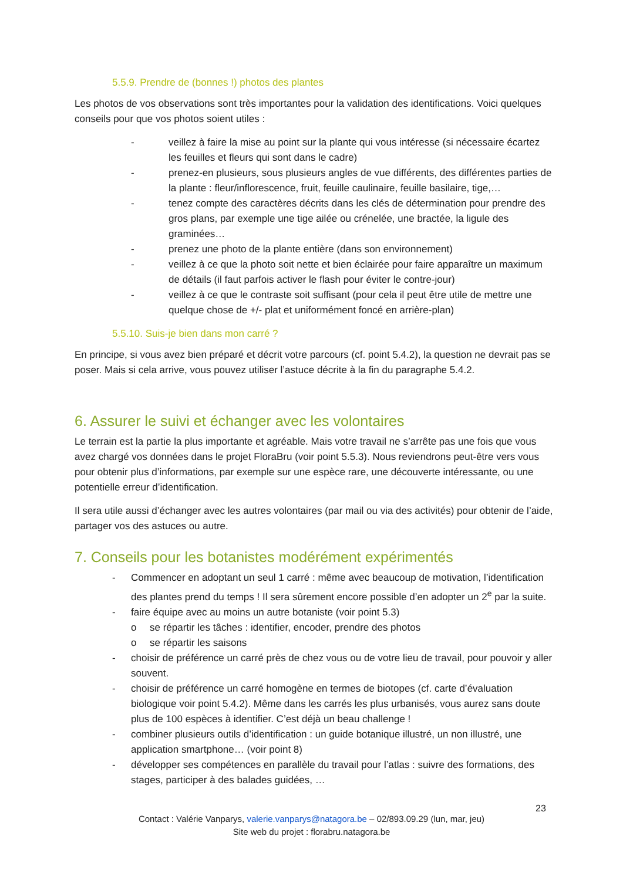5.5.9. Prendre de (bonnes !) photos des plantes
Les photos de vos observations sont très importantes pour la validation des identifications. Voici quelques conseils pour que vos photos soient utiles :
- veillez à faire la mise au point sur la plante qui vous intéresse (si nécessaire écartez les feuilles et fleurs qui sont dans le cadre)
- prenez-en plusieurs, sous plusieurs angles de vue différents, des différentes parties de la plante : fleur/inflorescence, fruit, feuille caulinaire, feuille basilaire, tige,…
- tenez compte des caractères décrits dans les clés de détermination pour prendre des gros plans, par exemple une tige ailée ou crénelée, une bractée, la ligule des graminées…
- prenez une photo de la plante entière (dans son environnement)
- veillez à ce que la photo soit nette et bien éclairée pour faire apparaître un maximum de détails (il faut parfois activer le flash pour éviter le contre-jour)
- veillez à ce que le contraste soit suffisant (pour cela il peut être utile de mettre une quelque chose de +/- plat et uniformément foncé en arrière-plan)
5.5.10. Suis-je bien dans mon carré ?
En principe, si vous avez bien préparé et décrit votre parcours (cf. point 5.4.2), la question ne devrait pas se poser. Mais si cela arrive, vous pouvez utiliser l’astuce décrite à la fin du paragraphe 5.4.2.
6. Assurer le suivi et échanger avec les volontaires
Le terrain est la partie la plus importante et agréable. Mais votre travail ne s’arrête pas une fois que vous avez chargé vos données dans le projet FloraBru (voir point 5.5.3). Nous reviendrons peut-être vers vous pour obtenir plus d’informations, par exemple sur une espèce rare, une découverte intéressante, ou une potentielle erreur d’identification.
Il sera utile aussi d’échanger avec les autres volontaires (par mail ou via des activités) pour obtenir de l’aide, partager vos des astuces ou autre.
7. Conseils pour les botanistes modérément expérimentés
- Commencer en adoptant un seul 1 carré : même avec beaucoup de motivation, l’identification des plantes prend du temps ! Il sera sûrement encore possible d’en adopter un 2<sup>e</sup> par la suite.
- faire équipe avec au moins un autre botaniste (voir point 5.3)
o se répartir les tâches : identifier, encoder, prendre des photos
o se répartir les saisons
- choisir de préférence un carré près de chez vous ou de votre lieu de travail, pour pouvoir y aller souvent.
- choisir de préférence un carré homogène en termes de biotopes (cf. carte d’évaluation biologique voir point 5.4.2). Même dans les carrés les plus urbanisés, vous aurez sans doute plus de 100 espèces à identifier. C’est déjà un beau challenge !
- combiner plusieurs outils d’identification : un guide botanique illustré, un non illustré, une application smartphone… (voir point 8)
- développer ses compétences en parallèle du travail pour l’atlas : suivre des formations, des stages, participer à des balades guidées, …
23
Contact : Valérie Vanparys, valerie.vanparys@natagora.be – 02/893.09.29 (lun, mar, jeu)
Site web du projet : florabru.natagora.be